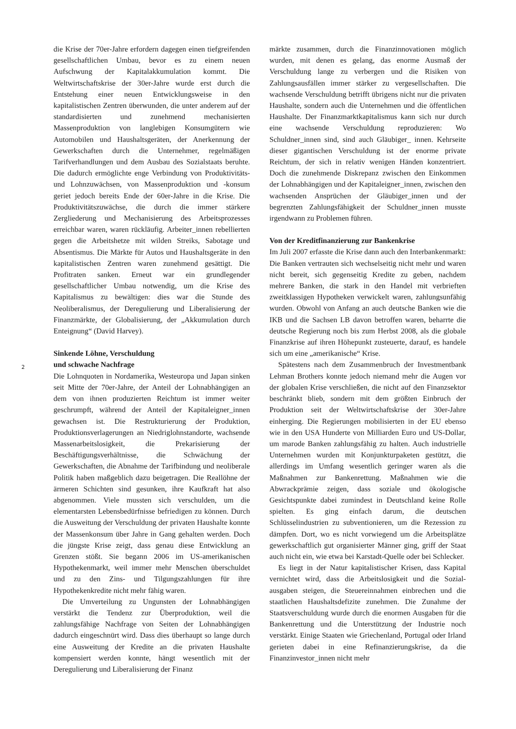2
die Krise der 70er-Jahre erfordern dagegen einen tief­greifenden gesellschaftlichen Umbau, bevor es zu einem neuen Aufschwung der Kapitalakkumulation kommt. Die Weltwirtschaftskrise der 30er-Jahre wurde erst durch die Entstehung einer neuen Entwicklungsweise in den kapitalistischen Zentren überwunden, die unter anderem auf der standardisierten und zunehmend mechanisierten Massenproduktion von langlebigen Konsumgütern wie Automobilen und Haushaltsgeräten, der Anerkennung der Gewerkschaften durch die Unternehmer, regelmäßigen Tarifverhandlungen und dem Ausbau des Sozialstaats beruhte. Die dadurch ermöglichte enge Verbindung von Produktivitäts- und Lohnzuwächsen, von Massenpro­duktion und -konsum geriet jedoch bereits Ende der 60er-Jahre in die Krise. Die Produktivitätszuwächse, die durch die immer stärkere Zergliederung und Mechanisie­rung des Arbeitsprozesses erreichbar waren, waren rück­läufig. Arbeiter_innen rebellierten gegen die Arbeitshetze mit wilden Streiks, Sabotage und Absentismus. Die Märk­te für Autos und Haushaltsgeräte in den kapitalistischen Zentren waren zunehmend gesättigt. Die Profitraten sanken. Erneut war ein grundlegender gesellschaftlicher Umbau notwendig, um die Krise des Kapitalismus zu bewältigen: dies war die Stunde des Neoliberalismus, der Deregulierung und Liberalisierung der Finanzmärkte, der Globalisierung, der „Akkumulation durch Enteig­nung“ (David Harvey).
Sinkende Löhne, Verschuldung
und schwache Nachfrage
Die Lohnquoten in Nordamerika, Westeuropa und Japan sinken seit Mitte der 70er-Jahre, der Anteil der Lohnab­hängigen an dem von ihnen produzierten Reichtum ist immer weiter geschrumpft, während der Anteil der Kapi­taleigner_innen gewachsen ist. Die Restrukturierung der Produktion, Produktionsverlagerungen an Niedriglohn­standorte, wachsende Massenarbeitslosigkeit, die Prekari­sierung der Beschäftigungsverhältnisse, die Schwächung der Gewerkschaften, die Abnahme der Tarifbindung und neoliberale Politik haben maßgeblich dazu beigetragen. Die Reallöhne der ärmeren Schichten sind gesunken, ihre Kaufkraft hat also abgenommen. Viele mussten sich verschulden, um die elementarsten Lebensbedürfnisse befriedigen zu können. Durch die Ausweitung der Verschuldung der privaten Haushalte konnte der Mas­senkonsum über Jahre in Gang gehalten werden. Doch die jüngste Krise zeigt, dass genau diese Entwicklung an Grenzen stößt. Sie begann 2006 im US-amerikanischen Hypothekenmarkt, weil immer mehr Menschen über­schuldet und zu den Zins- und Tilgungszahlungen für ihre Hypothekenkredite nicht mehr fähig waren.
Die Umverteilung zu Ungunsten der Lohnabhängi­gen verstärkt die Tendenz zur Überproduktion, weil die zahlungsfähige Nachfrage von Seiten der Lohnabhängi­gen dadurch eingeschnürt wird. Dass dies überhaupt so lange durch eine Ausweitung der Kredite an die privaten Haushalte kompensiert werden konnte, hängt wesentlich mit der Deregulierung und Liberalisierung der Finanz­
märkte zusammen, durch die Finanzinnovationen möglich wurden, mit denen es gelang, das enorme Ausmaß der Verschuldung lange zu verbergen und die Risiken von Zahlungsausfällen immer stärker zu vergesellschaften. Die wachsende Verschuldung betrifft übrigens nicht nur die privaten Haushalte, sondern auch die Unternehmen und die öffentlichen Haushalte. Der Finanzmarktkapitalismus kann sich nur durch eine wachsende Verschuldung repro­duzieren: Wo Schuldner_innen sind, sind auch Gläubiger_ innen. Kehrseite dieser gigantischen Verschuldung ist der enorme private Reichtum, der sich in relativ wenigen Händen konzentriert. Doch die zunehmende Diskrepanz zwischen den Einkommen der Lohnabhängigen und der Kapitaleigner_innen, zwischen den wachsenden Ansprü­chen der Gläubiger_innen und der begrenzten Zahlungs­fähigkeit der Schuldner_innen musste irgendwann zu Problemen führen.
Von der Kreditfinanzierung zur Bankenkrise
Im Juli 2007 erfasste die Krise dann auch den Interban­kenmarkt: Die Banken vertrauten sich wechselseitig nicht mehr und waren nicht bereit, sich gegenseitig Kredite zu geben, nachdem mehrere Banken, die stark in den Handel mit verbrieften zweitklassigen Hypotheken verwickelt waren, zahlungsunfähig wurden. Obwohl von Anfang an auch deutsche Banken wie die IKB und die Sachsen LB davon betroffen waren, beharrte die deutsche Regierung noch bis zum Herbst 2008, als die globale Finanzkrise auf ihren Höhepunkt zusteuerte, darauf, es handele sich um eine „amerikanische“ Krise.
Spätestens nach dem Zusammenbruch der Investment­bank Lehman Brothers konnte jedoch niemand mehr die Augen vor der globalen Krise verschließen, die nicht auf den Finanzsektor beschränkt blieb, sondern mit dem größten Einbruch der Produktion seit der Weltwirt­schaftskrise der 30er-Jahre einherging. Die Regierungen mobilisierten in der EU ebenso wie in den USA Hunderte von Milliarden Euro und US-Dollar, um marode Banken zahlungsfähig zu halten. Auch industrielle Unternehmen wurden mit Konjunkturpaketen gestützt, die allerdings im Umfang wesentlich geringer waren als die Maßnahmen zur Bankenrettung. Maßnahmen wie die Abwrackprä­mie zeigen, dass soziale und ökologische Gesichtspunkte dabei zumindest in Deutschland keine Rolle spielten. Es ging einfach darum, die deutschen Schlüsselindustrien zu subventionieren, um die Rezession zu dämpfen. Dort, wo es nicht vorwiegend um die Arbeitsplätze gewerkschaftlich gut organisierter Männer ging, griff der Staat auch nicht ein, wie etwa bei Karstadt-Quelle oder bei Schlecker.
Es liegt in der Natur kapitalistischer Krisen, dass Kapital vernichtet wird, dass die Arbeitslosigkeit und die Sozial­ausgaben steigen, die Steuereinnahmen einbrechen und die staatlichen Haushaltsdefizite zunehmen. Die Zunah­me der Staatsverschuldung wurde durch die enormen Ausgaben für die Bankenrettung und die Unterstützung der Industrie noch verstärkt. Einige Staaten wie Griechen­land, Portugal oder Irland gerieten dabei in eine Refinan­zierungskrise, da die Finanzinvestor_innen nicht mehr